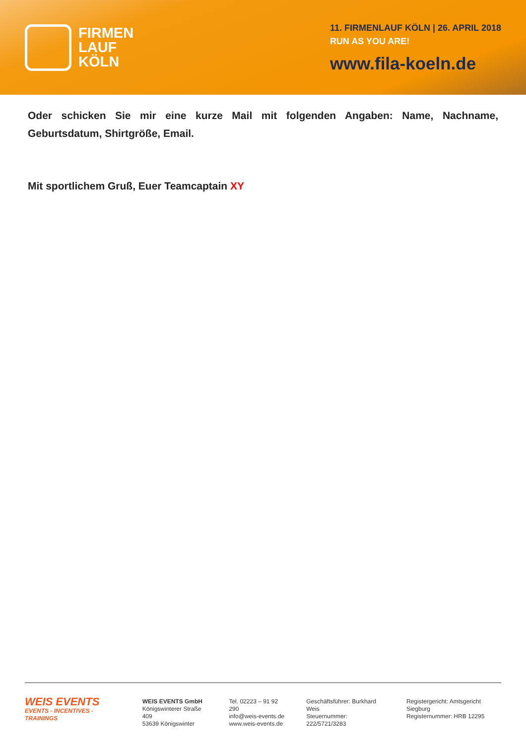FIRMEN
LAUF
KÖLN
11. FIRMENLAUF KÖLN | 26. APRIL 2018
RUN AS YOU ARE!
www.fila-koeln.de
Oder schicken Sie mir eine kurze Mail mit folgenden Angaben: Name, Nachname, Geburtsdatum, Shirtgröße, Email.
Mit sportlichem Gruß, Euer Teamcaptain XY
WEIS EVENTS
EVENTS - INCENTIVES - TRAININGS
WEIS EVENTS GmbH
Königswinterer Straße 409
53639 Königswinter
Tel. 02223 – 91 92 290
info@weis-events.de
www.weis-events.de
Geschäftsführer: Burkhard Weis
Steuernummer: 222/5721/3283
Registergericht: Amtsgericht Siegburg
Registernummer: HRB 12295